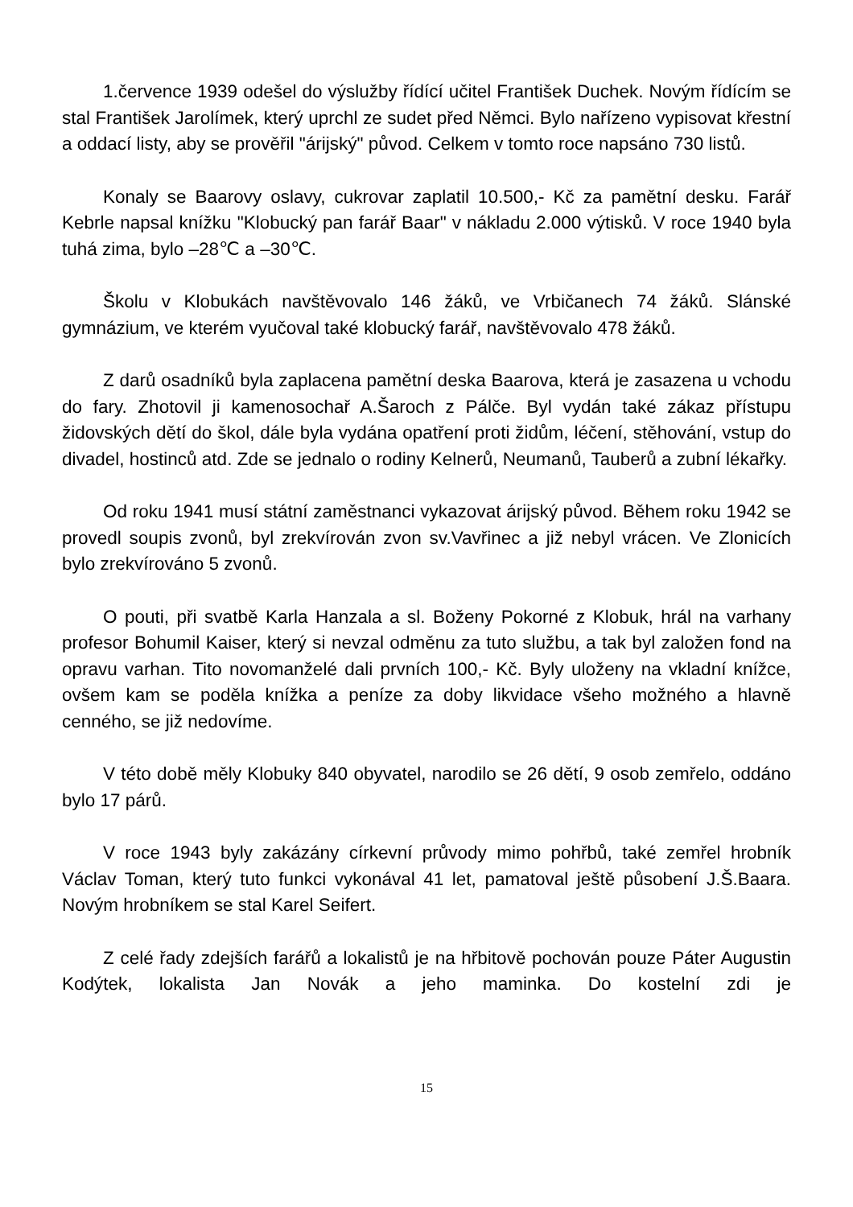1.července 1939 odešel do výslužby řídící učitel František Duchek. Novým řídícím se stal František Jarolímek, který uprchl ze sudet před Němci. Bylo nařízeno vypisovat křestní a oddací listy, aby se prověřil "árijský" původ. Celkem v tomto roce napsáno 730 listů.
Konaly se Baarovy oslavy, cukrovar zaplatil 10.500,- Kč za pamětní desku. Farář Kebrle napsal knížku "Klobucký pan farář Baar" v nákladu 2.000 výtisků. V roce 1940 byla tuhá zima, bylo –28℃ a –30℃.
Školu v Klobukách navštěvovalo 146 žáků, ve Vrbičanech 74 žáků. Slánské gymnázium, ve kterém vyučoval také klobucký farář, navštěvovalo 478 žáků.
Z darů osadníků byla zaplacena pamětní deska Baarova, která je zasazena u vchodu do fary. Zhotovil ji kamenosochař A.Šaroch z Pálče. Byl vydán také zákaz přístupu židovských dětí do škol, dále byla vydána opatření proti židům, léčení, stěhování, vstup do divadel, hostinců atd. Zde se jednalo o rodiny Kelnerů, Neumanů, Tauberů a zubní lékařky.
Od roku 1941 musí státní zaměstnanci vykazovat árijský původ. Během roku 1942 se provedl soupis zvonů, byl zrekvírován zvon sv.Vavřinec a již nebyl vrácen. Ve Zlonicích bylo zrekvírováno 5 zvonů.
O pouti, při svatbě Karla Hanzala a sl. Boženy Pokorné z Klobuk, hrál na varhany profesor Bohumil Kaiser, který si nevzal odměnu za tuto službu, a tak byl založen fond na opravu varhan. Tito novomanželé dali prvních 100,- Kč. Byly uloženy na vkladní knížce, ovšem kam se poděla knížka a peníze za doby likvidace všeho možného a hlavně cenného, se již nedovíme.
V této době měly Klobuky 840 obyvatel, narodilo se 26 dětí, 9 osob zemřelo, oddáno bylo 17 párů.
V roce 1943 byly zakázány církevní průvody mimo pohřbů, také zemřel hrobník Václav Toman, který tuto funkci vykonával 41 let, pamatoval ještě působení J.Š.Baara. Novým hrobníkem se stal Karel Seifert.
Z celé řady zdejších farářů a lokalistů je na hřbitově pochován pouze Páter Augustin Kodýtek, lokalista Jan Novák a jeho maminka. Do kostelní zdi je
15